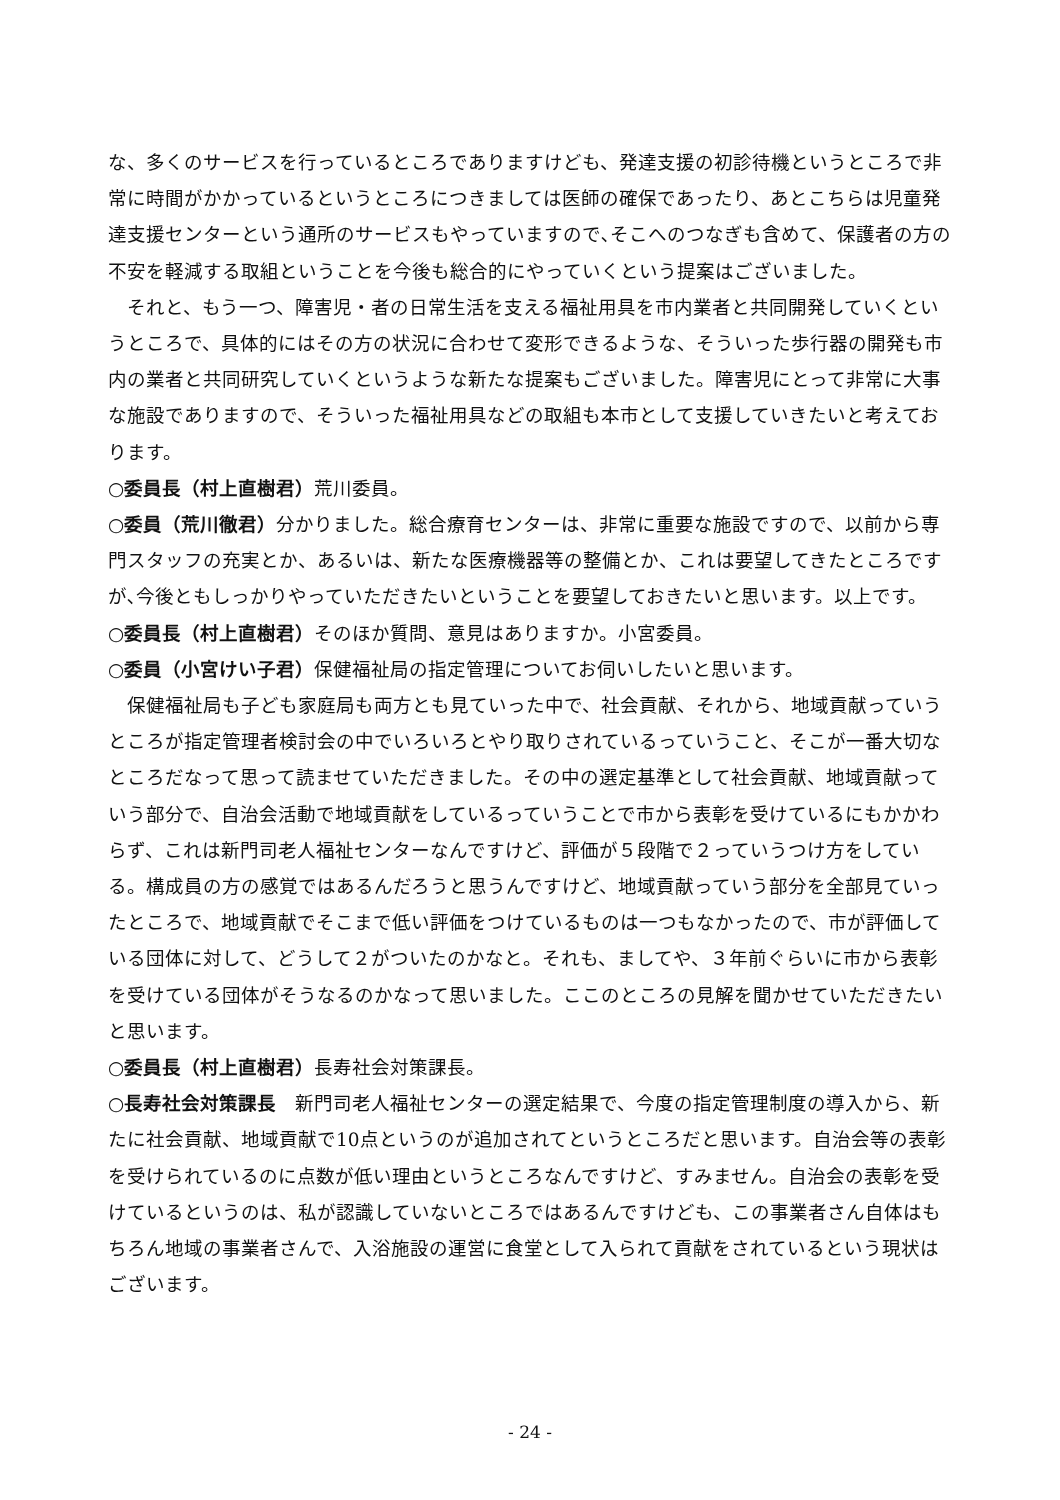な、多くのサービスを行っているところでありますけども、発達支援の初診待機というところで非常に時間がかかっているというところにつきましては医師の確保であったり、あとこちらは児童発達支援センターという通所のサービスもやっていますので､そこへのつなぎも含めて、保護者の方の不安を軽減する取組ということを今後も総合的にやっていくという提案はございました。
それと、もう一つ、障害児・者の日常生活を支える福祉用具を市内業者と共同開発していくというところで、具体的にはその方の状況に合わせて変形できるような、そういった歩行器の開発も市内の業者と共同研究していくというような新たな提案もございました。障害児にとって非常に大事な施設でありますので、そういった福祉用具などの取組も本市として支援していきたいと考えております。
○委員長（村上直樹君）荒川委員。
○委員（荒川徹君）分かりました。総合療育センターは、非常に重要な施設ですので、以前から専門スタッフの充実とか、あるいは、新たな医療機器等の整備とか、これは要望してきたところですが､今後ともしっかりやっていただきたいということを要望しておきたいと思います。以上です。
○委員長（村上直樹君）そのほか質問、意見はありますか。小宮委員。
○委員（小宮けい子君）保健福祉局の指定管理についてお伺いしたいと思います。
保健福祉局も子ども家庭局も両方とも見ていった中で、社会貢献、それから、地域貢献っていうところが指定管理者検討会の中でいろいろとやり取りされているっていうこと、そこが一番大切なところだなって思って読ませていただきました。その中の選定基準として社会貢献、地域貢献っていう部分で、自治会活動で地域貢献をしているっていうことで市から表彰を受けているにもかかわらず、これは新門司老人福祉センターなんですけど、評価が５段階で２っていうつけ方をしている。構成員の方の感覚ではあるんだろうと思うんですけど、地域貢献っていう部分を全部見ていったところで、地域貢献でそこまで低い評価をつけているものは一つもなかったので、市が評価している団体に対して、どうして２がついたのかなと。それも、ましてや、３年前ぐらいに市から表彰を受けている団体がそうなるのかなって思いました。ここのところの見解を聞かせていただきたいと思います。
○委員長（村上直樹君）長寿社会対策課長。
○長寿社会対策課長　新門司老人福祉センターの選定結果で、今度の指定管理制度の導入から、新たに社会貢献、地域貢献で10点というのが追加されてというところだと思います。自治会等の表彰を受けられているのに点数が低い理由というところなんですけど、すみません。自治会の表彰を受けているというのは、私が認識していないところではあるんですけども、この事業者さん自体はもちろん地域の事業者さんで、入浴施設の運営に食堂として入られて貢献をされているという現状はございます。
- 24 -